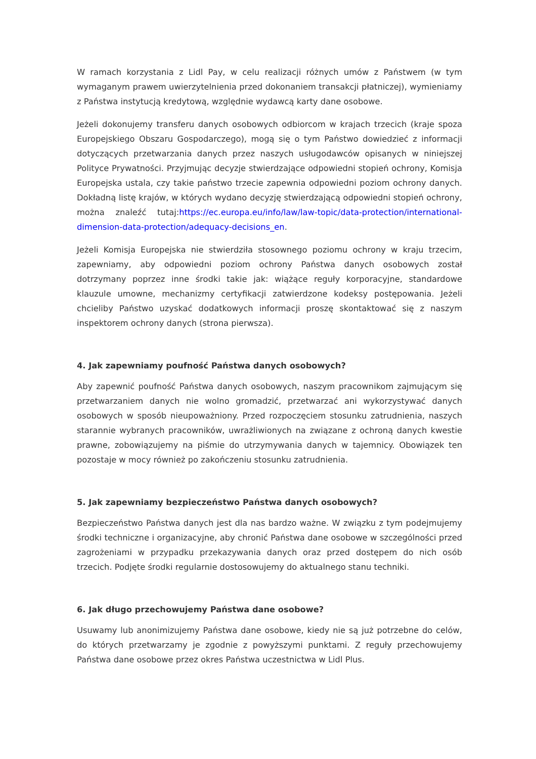W ramach korzystania z Lidl Pay, w celu realizacji różnych umów z Państwem (w tym wymaganym prawem uwierzytelnienia przed dokonaniem transakcji płatniczej), wymieniamy z Państwa instytucją kredytową, względnie wydawcą karty dane osobowe.
Jeżeli dokonujemy transferu danych osobowych odbiorcom w krajach trzecich (kraje spoza Europejskiego Obszaru Gospodarczego), mogą się o tym Państwo dowiedzieć z informacji dotyczących przetwarzania danych przez naszych usługodawców opisanych w niniejszej Polityce Prywatności. Przyjmując decyzje stwierdzające odpowiedni stopień ochrony, Komisja Europejska ustala, czy takie państwo trzecie zapewnia odpowiedni poziom ochrony danych. Dokładną listę krajów, w których wydano decyzję stwierdzającą odpowiedni stopień ochrony, można znaleźć tutaj:https://ec.europa.eu/info/law/law-topic/data-protection/international-dimension-data-protection/adequacy-decisions_en.
Jeżeli Komisja Europejska nie stwierdziła stosownego poziomu ochrony w kraju trzecim, zapewniamy, aby odpowiedni poziom ochrony Państwa danych osobowych został dotrzymany poprzez inne środki takie jak: wiążące reguły korporacyjne, standardowe klauzule umowne, mechanizmy certyfikacji zatwierdzone kodeksy postępowania. Jeżeli chcieliby Państwo uzyskać dodatkowych informacji proszę skontaktować się z naszym inspektorem ochrony danych (strona pierwsza).
4. Jak zapewniamy poufność Państwa danych osobowych?
Aby zapewnić poufność Państwa danych osobowych, naszym pracownikom zajmującym się przetwarzaniem danych nie wolno gromadzić, przetwarzać ani wykorzystywać danych osobowych w sposób nieupoważniony. Przed rozpoczęciem stosunku zatrudnienia, naszych starannie wybranych pracowników, uwrażliwionych na związane z ochroną danych kwestie prawne, zobowiązujemy na piśmie do utrzymywania danych w tajemnicy. Obowiązek ten pozostaje w mocy również po zakończeniu stosunku zatrudnienia.
5. Jak zapewniamy bezpieczeństwo Państwa danych osobowych?
Bezpieczeństwo Państwa danych jest dla nas bardzo ważne. W związku z tym podejmujemy środki techniczne i organizacyjne, aby chronić Państwa dane osobowe w szczególności przed zagrożeniami w przypadku przekazywania danych oraz przed dostępem do nich osób trzecich. Podjęte środki regularnie dostosowujemy do aktualnego stanu techniki.
6. Jak długo przechowujemy Państwa dane osobowe?
Usuwamy lub anonimizujemy Państwa dane osobowe, kiedy nie są już potrzebne do celów, do których przetwarzamy je zgodnie z powyższymi punktami. Z reguły przechowujemy Państwa dane osobowe przez okres Państwa uczestnictwa w Lidl Plus.